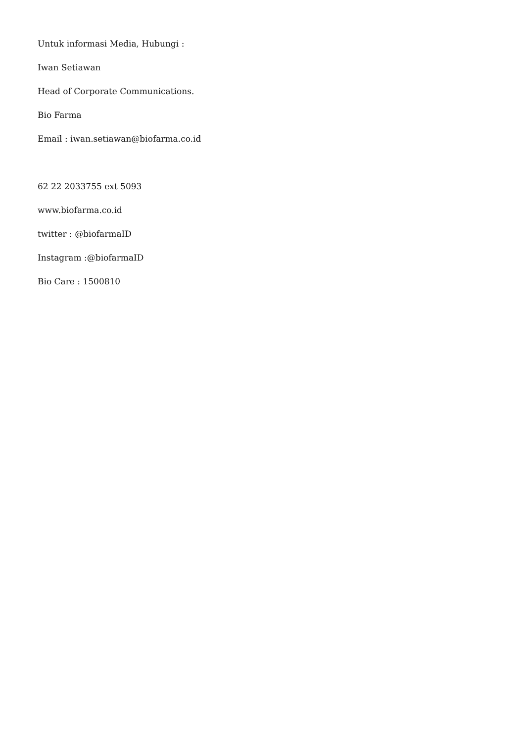Untuk informasi Media, Hubungi :
Iwan Setiawan
Head of Corporate Communications.
Bio Farma
Email : iwan.setiawan@biofarma.co.id
62 22 2033755 ext 5093
www.biofarma.co.id
twitter : @biofarmaID
Instagram :@biofarmaID
Bio Care : 1500810